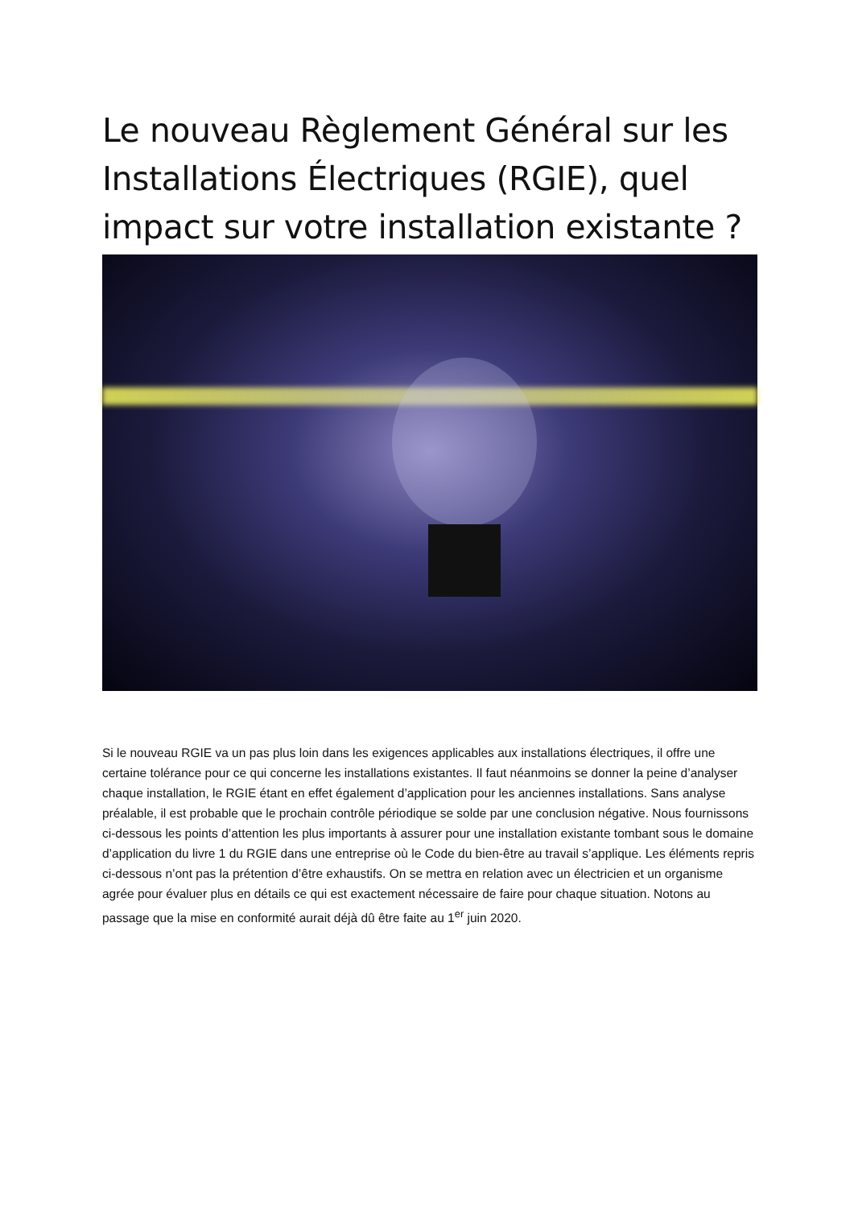Le nouveau Règlement Général sur les Installations Électriques (RGIE), quel impact sur votre installation existante ?
Si le nouveau RGIE va un pas plus loin dans les exigences applicables aux installations électriques, il offre une certaine tolérance pour ce qui concerne les installations existantes. Il faut néanmoins se donner la peine d’analyser chaque installation, le RGIE étant en effet également d’application pour les anciennes installations. Sans analyse préalable, il est probable que le prochain contrôle périodique se solde par une conclusion négative. Nous fournissons ci-dessous les points d’attention les plus importants à assurer pour une installation existante tombant sous le domaine d’application du livre 1 du RGIE dans une entreprise où le Code du bien-être au travail s’applique. Les éléments repris ci-dessous n’ont pas la prétention d’être exhaustifs. On se mettra en relation avec un électricien et un organisme agrée pour évaluer plus en détails ce qui est exactement nécessaire de faire pour chaque situation. Notons au passage que la mise en conformité aurait déjà dû être faite au 1<sup>er</sup> juin 2020.